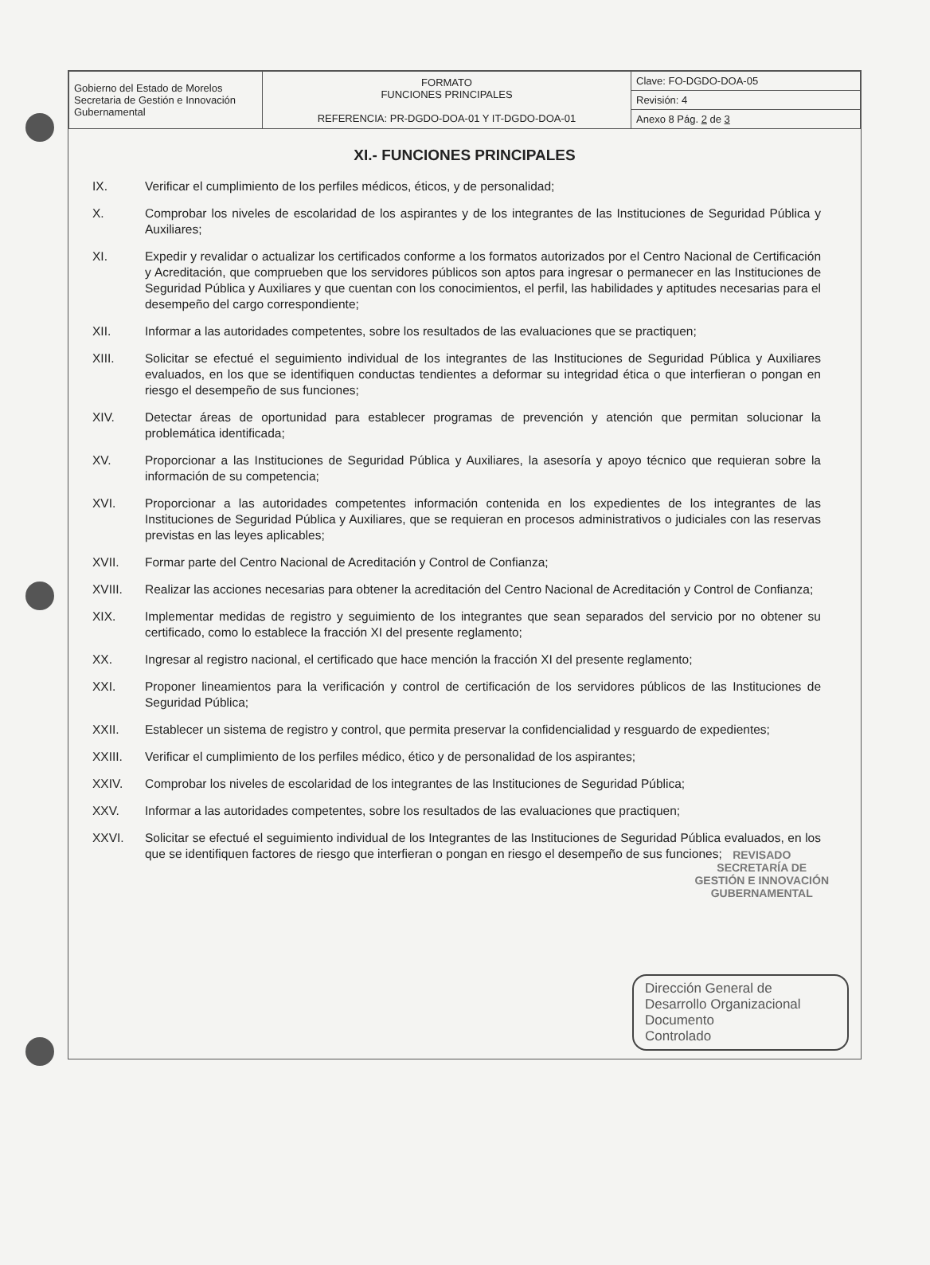| Gobierno del Estado de Morelos Secretaria de Gestión e Innovación Gubernamental | FORMATO FUNCIONES PRINCIPALES REFERENCIA: PR-DGDO-DOA-01 Y IT-DGDO-DOA-01 | Clave: FO-DGDO-DOA-05 |
| | | Revisión: 4 |
| | | Anexo 8 Pág. 2 de 3 |
XI.- FUNCIONES PRINCIPALES
IX. Verificar el cumplimiento de los perfiles médicos, éticos, y de personalidad;
X. Comprobar los niveles de escolaridad de los aspirantes y de los integrantes de las Instituciones de Seguridad Pública y Auxiliares;
XI. Expedir y revalidar o actualizar los certificados conforme a los formatos autorizados por el Centro Nacional de Certificación y Acreditación, que comprueben que los servidores públicos son aptos para ingresar o permanecer en las Instituciones de Seguridad Pública y Auxiliares y que cuentan con los conocimientos, el perfil, las habilidades y aptitudes necesarias para el desempeño del cargo correspondiente;
XII. Informar a las autoridades competentes, sobre los resultados de las evaluaciones que se practiquen;
XIII. Solicitar se efectué el seguimiento individual de los integrantes de las Instituciones de Seguridad Pública y Auxiliares evaluados, en los que se identifiquen conductas tendientes a deformar su integridad ética o que interfieran o pongan en riesgo el desempeño de sus funciones;
XIV. Detectar áreas de oportunidad para establecer programas de prevención y atención que permitan solucionar la problemática identificada;
XV. Proporcionar a las Instituciones de Seguridad Pública y Auxiliares, la asesoría y apoyo técnico que requieran sobre la información de su competencia;
XVI. Proporcionar a las autoridades competentes información contenida en los expedientes de los integrantes de las Instituciones de Seguridad Pública y Auxiliares, que se requieran en procesos administrativos o judiciales con las reservas previstas en las leyes aplicables;
XVII. Formar parte del Centro Nacional de Acreditación y Control de Confianza;
XVIII. Realizar las acciones necesarias para obtener la acreditación del Centro Nacional de Acreditación y Control de Confianza;
XIX. Implementar medidas de registro y seguimiento de los integrantes que sean separados del servicio por no obtener su certificado, como lo establece la fracción XI del presente reglamento;
XX. Ingresar al registro nacional, el certificado que hace mención la fracción XI del presente reglamento;
XXI. Proponer lineamientos para la verificación y control de certificación de los servidores públicos de las Instituciones de Seguridad Pública;
XXII. Establecer un sistema de registro y control, que permita preservar la confidencialidad y resguardo de expedientes;
XXIII. Verificar el cumplimiento de los perfiles médico, ético y de personalidad de los aspirantes;
XXIV. Comprobar los niveles de escolaridad de los integrantes de las Instituciones de Seguridad Pública;
XXV. Informar a las autoridades competentes, sobre los resultados de las evaluaciones que practiquen;
XXVI. Solicitar se efectué el seguimiento individual de los Integrantes de las Instituciones de Seguridad Pública evaluados, en los que se identifiquen factores de riesgo que interfieran o pongan en riesgo el desempeño de sus funciones;
REVISADO
SECRETARÍA DE
GESTIÓN E INNOVACIÓN
GUBERNAMENTAL
Dirección General de Desarrollo Organizacional
Documento
Controlado